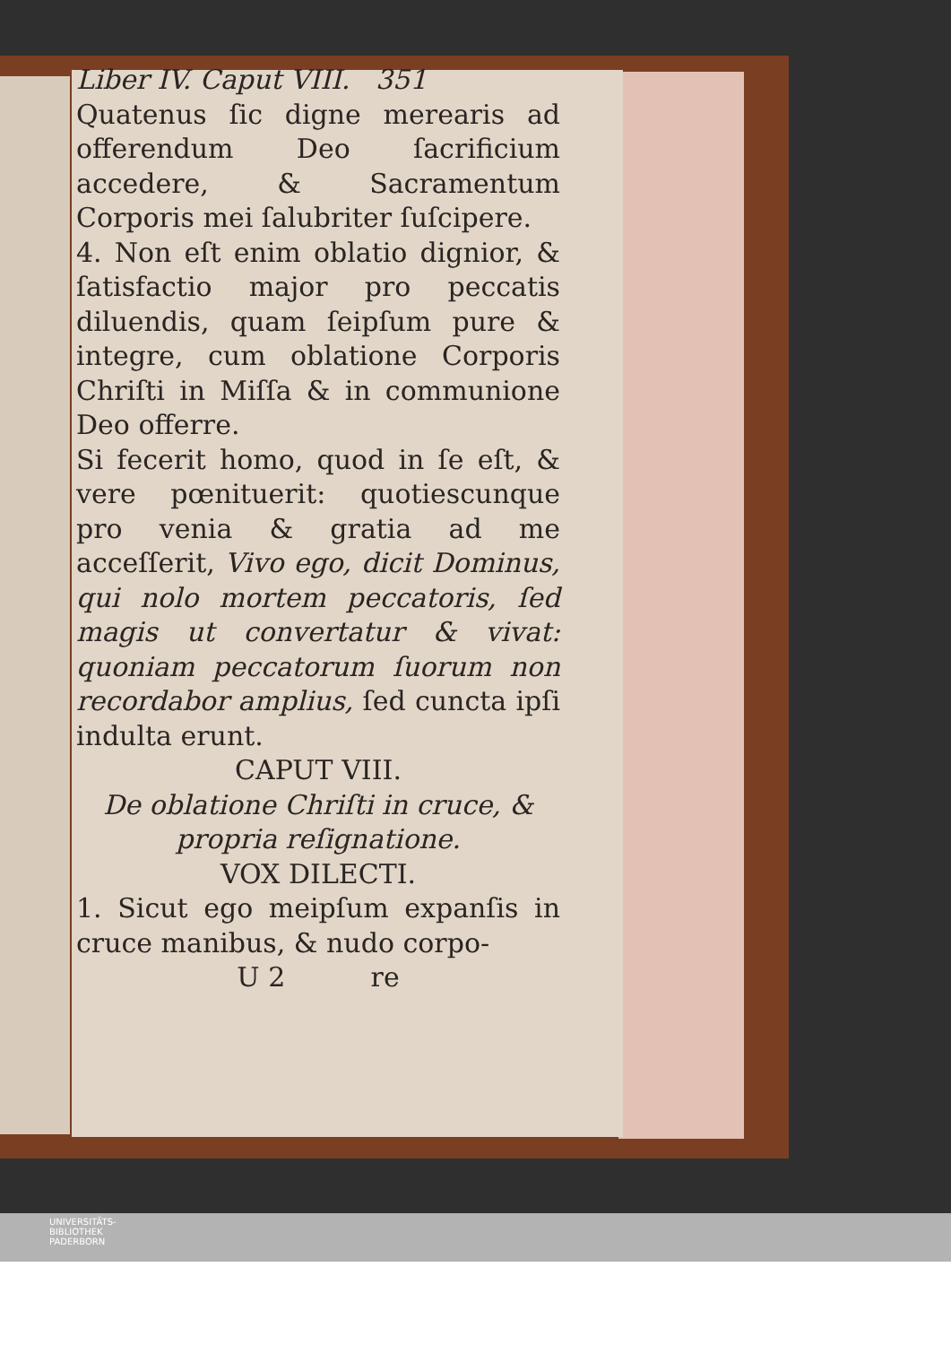Liber IV. Caput VIII. 351
Quatenus ſic digne merearis ad offerendum Deo ſacrificium accedere, & Sacramentum Corporis mei ſalubriter ſuſcipere.
4. Non eſt enim oblatio dignior, & ſatisfactio major pro peccatis diluendis, quam ſeipſum pure & integre, cum oblatione Corporis Chriſti in Miſſa & in communione Deo offerre.
Si fecerit homo, quod in ſe eſt, & vere pœnituerit: quotiescunque pro venia & gratia ad me acceſſerit, Vivo ego, dicit Dominus, qui nolo mortem peccatoris, ſed magis ut convertatur & vivat: quoniam peccatorum ſuorum non recordabor amplius, ſed cuncta ipſi indulta erunt.
CAPUT VIII.
De oblatione Chriſti in cruce, & propria reſignatione.
VOX DILECTI.
1. Sicut ego meipſum expanſis in cruce manibus, & nudo corpo-
U 2 re
UNIVERSITÄTS-
BIBLIOTHEK
PADERBORN